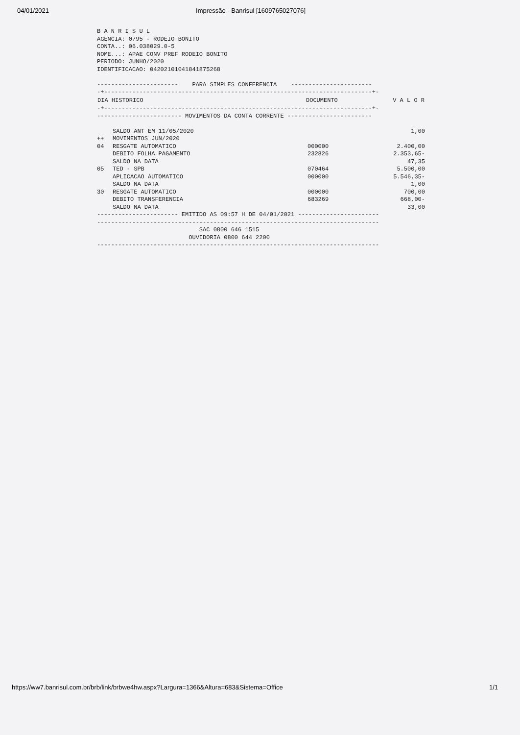04/01/2021 Impressão - Banrisul [1609765027076]
B A N R I S U L
AGENCIA: 0795 - RODEIO BONITO
CONTA..: 06.038029.0-5
NOME...: APAE CONV PREF RODEIO BONITO
PERIODO: JUNHO/2020
IDENTIFICACAO: 04202101041841875268

-----------------------    PARA SIMPLES CONFERENCIA    -----------------------
-+----------------------------------------------------------------------------+-
| DIA HISTORICO | DOCUMENTO | V A L O R |
| --- | --- | --- |
-+----------------------------------------------------------------------------+-
------------------------ MOVIMENTOS DA CONTA CORRENTE ------------------------
| | SALDO ANT EM 11/05/2020 | | 1,00 |
| ++ | MOVIMENTOS JUN/2020 | | |
| 04 | RESGATE AUTOMATICO | 000000 | 2.400,00 |
| | DEBITO FOLHA PAGAMENTO | 232826 | 2.353,65- |
| | SALDO NA DATA | | 47,35 |
| 05 | TED - SPB | 070464 | 5.500,00 |
| | APLICACAO AUTOMATICO | 000000 | 5.546,35- |
| | SALDO NA DATA | | 1,00 |
| 30 | RESGATE AUTOMATICO | 000000 | 700,00 |
| | DEBITO TRANSFERENCIA | 683269 | 668,00- |
| | SALDO NA DATA | | 33,00 |
----------------------- EMITIDO AS 09:57 H DE 04/01/2021 -----------------------
--------------------------------------------------------------------------------
                             SAC 0800 646 1515
                          OUVIDORIA 0800 644 2200
--------------------------------------------------------------------------------
https://ww7.banrisul.com.br/brb/link/brbwe4hw.aspx?Largura=1366&Altura=683&Sistema=Office 1/1